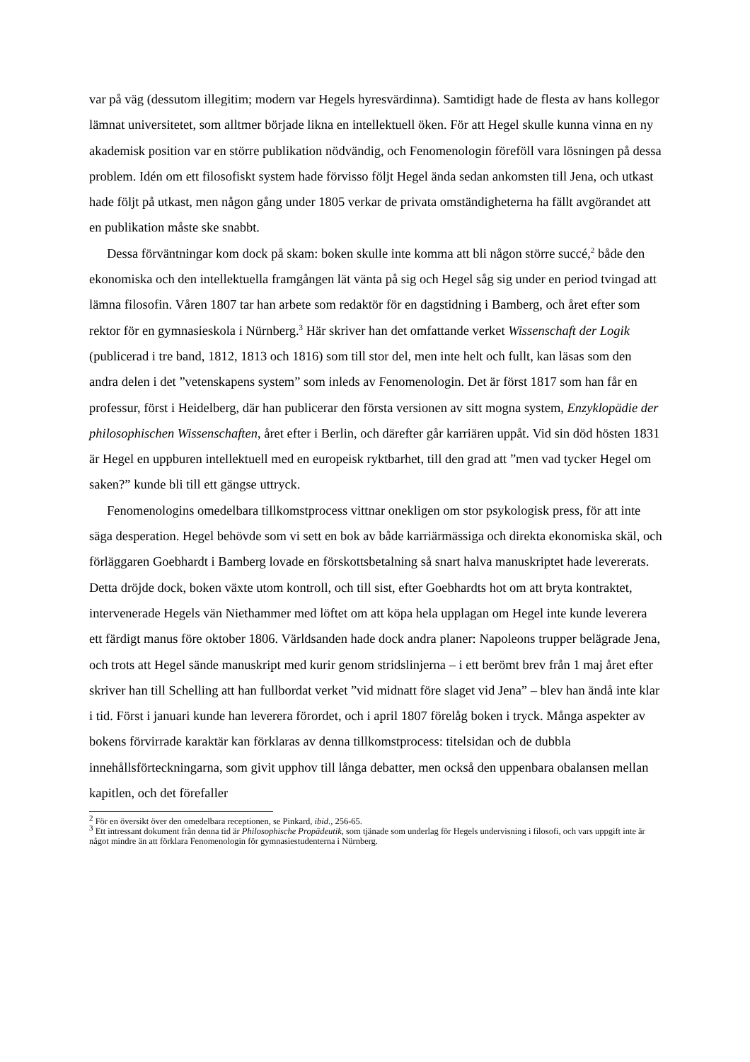var på väg (dessutom illegitim; modern var Hegels hyresvärdinna). Samtidigt hade de flesta av hans kollegor lämnat universitetet, som alltmer började likna en intellektuell öken. För att Hegel skulle kunna vinna en ny akademisk position var en större publikation nödvändig, och Fenomenologin föreföll vara lösningen på dessa problem. Idén om ett filosofiskt system hade förvisso följt Hegel ända sedan ankomsten till Jena, och utkast hade följt på utkast, men någon gång under 1805 verkar de privata omständigheterna ha fällt avgörandet att en publikation måste ske snabbt.
Dessa förväntningar kom dock på skam: boken skulle inte komma att bli någon större succé,<sup>2</sup> både den ekonomiska och den intellektuella framgången lät vänta på sig och Hegel såg sig under en period tvingad att lämna filosofin. Våren 1807 tar han arbete som redaktör för en dagstidning i Bamberg, och året efter som rektor för en gymnasieskola i Nürnberg.<sup>3</sup> Här skriver han det omfattande verket Wissenschaft der Logik (publicerad i tre band, 1812, 1813 och 1816) som till stor del, men inte helt och fullt, kan läsas som den andra delen i det ”vetenskapens system” som inleds av Fenomenologin. Det är först 1817 som han får en professur, först i Heidelberg, där han publicerar den första versionen av sitt mogna system, Enzyklopädie der philosophischen Wissenschaften, året efter i Berlin, och därefter går karriären uppåt. Vid sin död hösten 1831 är Hegel en uppburen intellektuell med en europeisk ryktbarhet, till den grad att ”men vad tycker Hegel om saken?” kunde bli till ett gängse uttryck.
Fenomenologins omedelbara tillkomstprocess vittnar onekligen om stor psykologisk press, för att inte säga desperation. Hegel behövde som vi sett en bok av både karriärmässiga och direkta ekonomiska skäl, och förläggaren Goebhardt i Bamberg lovade en förskottsbetalning så snart halva manuskriptet hade levererats. Detta dröjde dock, boken växte utom kontroll, och till sist, efter Goebhardts hot om att bryta kontraktet, intervenerade Hegels vän Niethammer med löftet om att köpa hela upplagan om Hegel inte kunde leverera ett färdigt manus före oktober 1806. Världsanden hade dock andra planer: Napoleons trupper belägrade Jena, och trots att Hegel sände manuskript med kurir genom stridslinjerna – i ett berömt brev från 1 maj året efter skriver han till Schelling att han fullbordat verket ”vid midnatt före slaget vid Jena” – blev han ändå inte klar i tid. Först i januari kunde han leverera förordet, och i april 1807 förelåg boken i tryck. Många aspekter av bokens förvirrade karaktär kan förklaras av denna tillkomstprocess: titelsidan och de dubbla innehållsförteckningarna, som givit upphov till långa debatter, men också den uppenbara obalansen mellan kapitlen, och det förefaller
<sup>2</sup> För en översikt över den omedelbara receptionen, se Pinkard, ibid., 256-65.
<sup>3</sup> Ett intressant dokument från denna tid är Philosophische Propädeutik, som tjänade som underlag för Hegels undervisning i filosofi, och vars uppgift inte är något mindre än att förklara Fenomenologin för gymnasiestudenterna i Nürnberg.